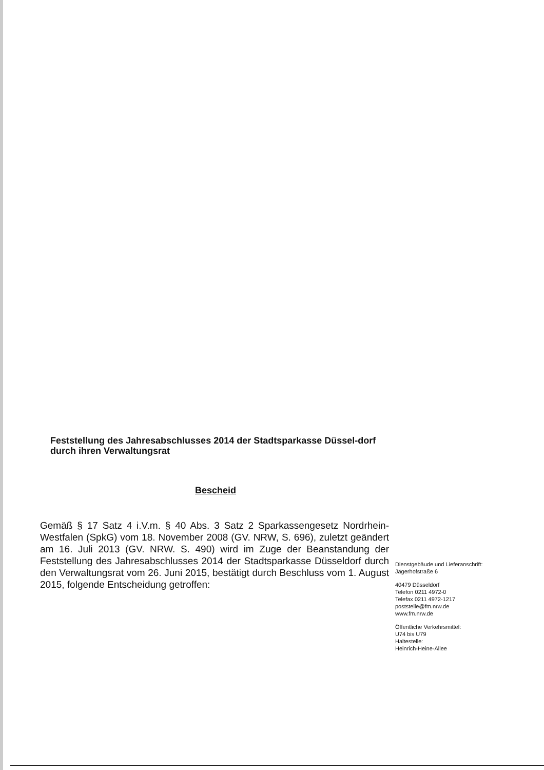Feststellung des Jahresabschlusses 2014 der Stadtsparkasse Düssel-dorf durch ihren Verwaltungsrat
Bescheid
Gemäß § 17 Satz 4 i.V.m. § 40 Abs. 3 Satz 2 Sparkassengesetz Nordrhein-Westfalen (SpkG) vom 18. November 2008 (GV. NRW, S. 696), zuletzt geändert am 16. Juli 2013 (GV. NRW. S. 490) wird im Zuge der Beanstandung der Feststellung des Jahresabschlusses 2014 der Stadtsparkasse Düsseldorf durch den Verwaltungsrat vom 26. Juni 2015, bestätigt durch Beschluss vom 1. August 2015, folgende Entscheidung getroffen:
Dienstgebäude und Lieferanschrift:
Jägerhofstraße 6
40479 Düsseldorf
Telefon 0211 4972-0
Telefax 0211 4972-1217
poststelle@fm.nrw.de
www.fm.nrw.de
Öffentliche Verkehrsmittel:
U74 bis U79
Haltestelle:
Heinrich-Heine-Allee